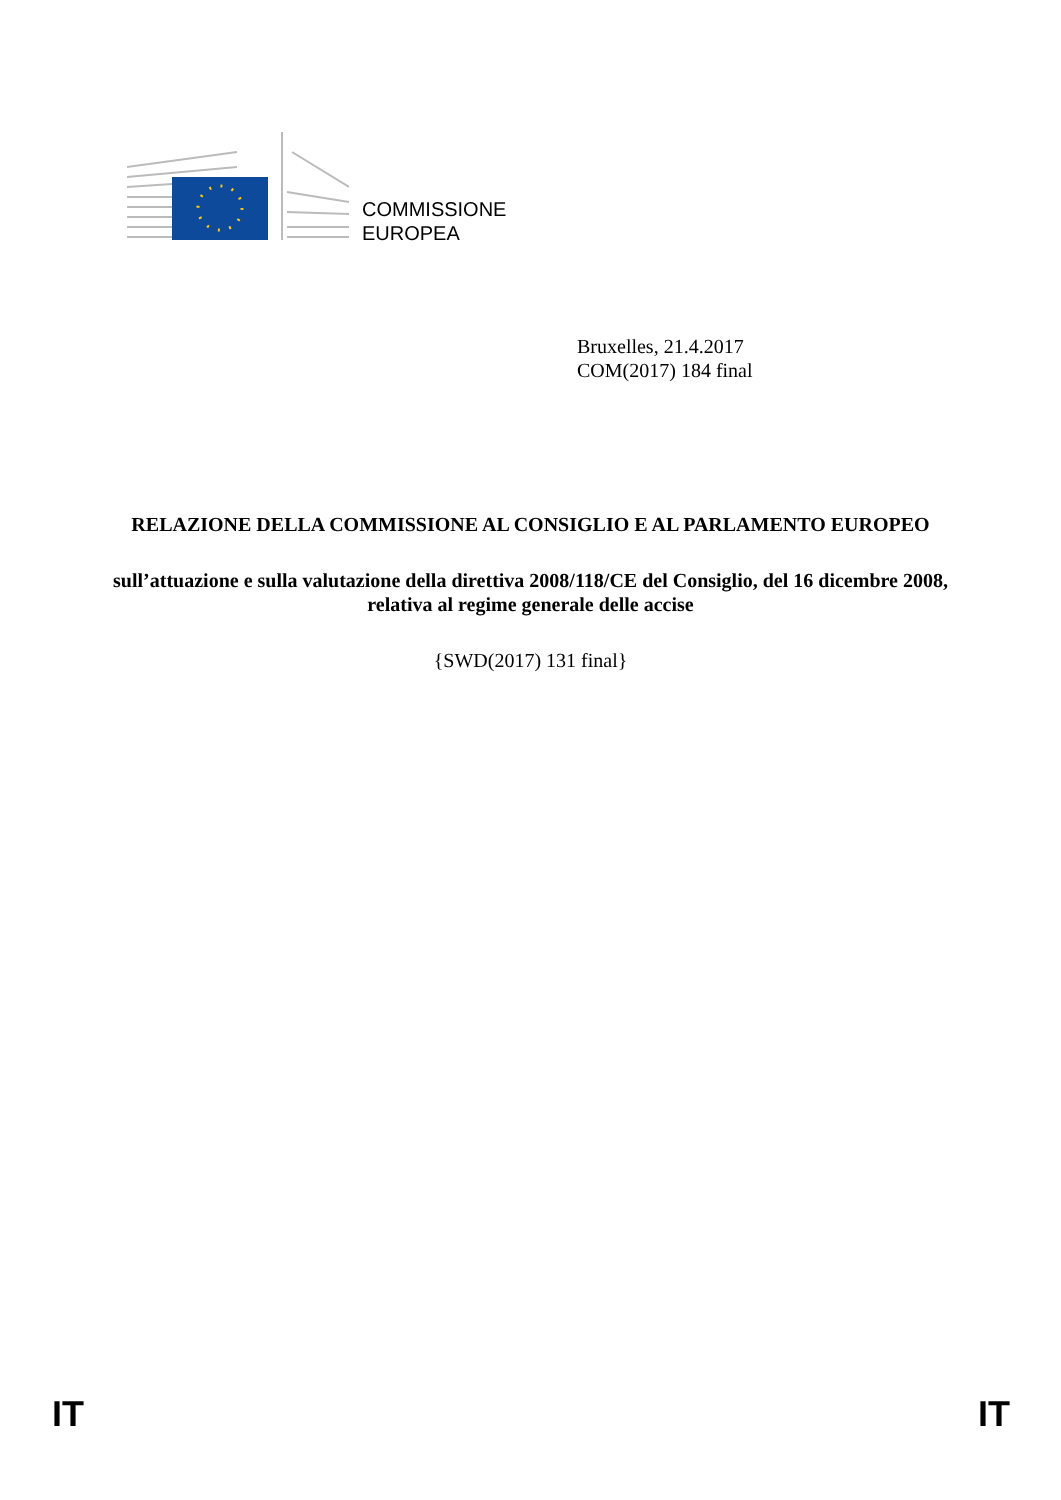COMMISSIONE
EUROPEA
Bruxelles, 21.4.2017
COM(2017) 184 final
RELAZIONE DELLA COMMISSIONE AL CONSIGLIO E AL PARLAMENTO EUROPEO
sull’attuazione e sulla valutazione della direttiva 2008/118/CE del Consiglio, del 16 dicembre 2008, relativa al regime generale delle accise
{SWD(2017) 131 final}
IT IT